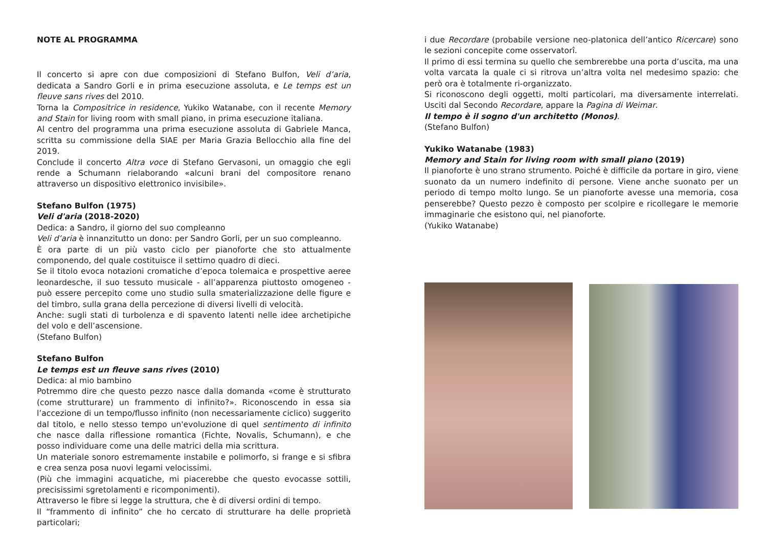NOTE AL PROGRAMMA
Il concerto si apre con due composizioni di Stefano Bulfon, Veli d’aria, dedicata a Sandro Gorli e in prima esecuzione assoluta, e Le temps est un fleuve sans rives del 2010.
Torna la Compositrice in residence, Yukiko Watanabe, con il recente Memory and Stain for living room with small piano, in prima esecuzione italiana.
Al centro del programma una prima esecuzione assoluta di Gabriele Manca, scritta su commissione della SIAE per Maria Grazia Bellocchio alla fine del 2019.
Conclude il concerto Altra voce di Stefano Gervasoni, un omaggio che egli rende a Schumann rielaborando «alcuni brani del compositore renano attraverso un dispositivo elettronico invisibile».
Stefano Bulfon (1975)
Veli d'aria (2018-2020)
Dedica: a Sandro, il giorno del suo compleanno
Veli d’aria è innanzitutto un dono: per Sandro Gorli, per un suo compleanno.
È ora parte di un più vasto ciclo per pianoforte che sto attualmente componendo, del quale costituisce il settimo quadro di dieci.
Se il titolo evoca notazioni cromatiche d’epoca tolemaica e prospettive aeree leonardesche, il suo tessuto musicale - all’apparenza piuttosto omogeneo - può essere percepito come uno studio sulla smaterializzazione delle figure e del timbro, sulla grana della percezione di diversi livelli di velocità.
Anche: sugli stati di turbolenza e di spavento latenti nelle idee archetipiche del volo e dell’ascensione.
(Stefano Bulfon)
Stefano Bulfon
Le temps est un fleuve sans rives (2010)
Dedica: al mio bambino
Potremmo dire che questo pezzo nasce dalla domanda «come è strutturato (come strutturare) un frammento di infinito?». Riconoscendo in essa sia l’accezione di un tempo/flusso infinito (non necessariamente ciclico) suggerito dal titolo, e nello stesso tempo un'evoluzione di quel sentimento di infinito che nasce dalla riflessione romantica (Fichte, Novalis, Schumann), e che posso individuare come una delle matrici della mia scrittura.
Un materiale sonoro estremamente instabile e polimorfo, si frange e si sfibra e crea senza posa nuovi legami velocissimi.
(Più che immagini acquatiche, mi piacerebbe che questo evocasse sottili, precisissimi sgretolamenti e ricomponimenti).
Attraverso le fibre si legge la struttura, che è di diversi ordini di tempo.
Il “frammento di infinito” che ho cercato di strutturare ha delle proprietà particolari;
i due Recordare (probabile versione neo-platonica dell’antico Ricercare) sono le sezioni concepite come osservatorî.
Il primo di essi termina su quello che sembrerebbe una porta d’uscita, ma una volta varcata la quale ci si ritrova un’altra volta nel medesimo spazio: che però ora è totalmente ri-organizzato.
Si riconoscono degli oggetti, molti particolari, ma diversamente interrelati. Usciti dal Secondo Recordare, appare la Pagina di Weimar.
Il tempo è il sogno d'un architetto (Monos).
(Stefano Bulfon)
Yukiko Watanabe (1983)
Memory and Stain for living room with small piano (2019)
Il pianoforte è uno strano strumento. Poiché è difficile da portare in giro, viene suonato da un numero indefinito di persone. Viene anche suonato per un periodo di tempo molto lungo. Se un pianoforte avesse una memoria, cosa penserebbe? Questo pezzo è composto per scolpire e ricollegare le memorie immaginarie che esistono qui, nel pianoforte.
(Yukiko Watanabe)